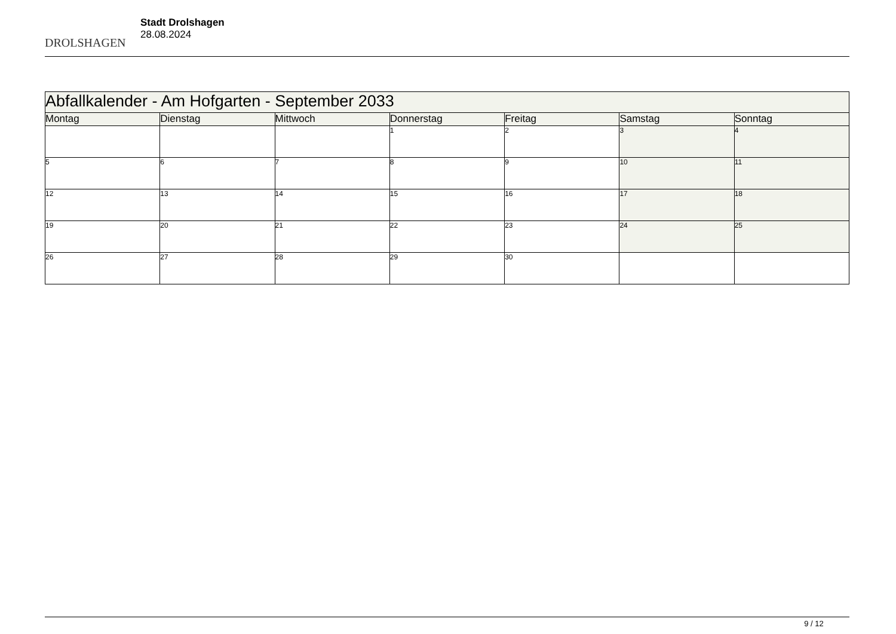DROLSHAGEN
Stadt Drolshagen
28.08.2024
| Abfallkalender - Am Hofgarten - September 2033 | | | | | | |
| Montag | Dienstag | Mittwoch | Donnerstag | Freitag | Samstag | Sonntag |
| | | | 1 | 2 | 3 | 4 |
| 5 | 6 | 7 | 8 | 9 | 10 | 11 |
| 12 | 13 | 14 | 15 | 16 | 17 | 18 |
| 19 | 20 | 21 | 22 | 23 | 24 | 25 |
| 26 | 27 | 28 | 29 | 30 | | |
9 / 12